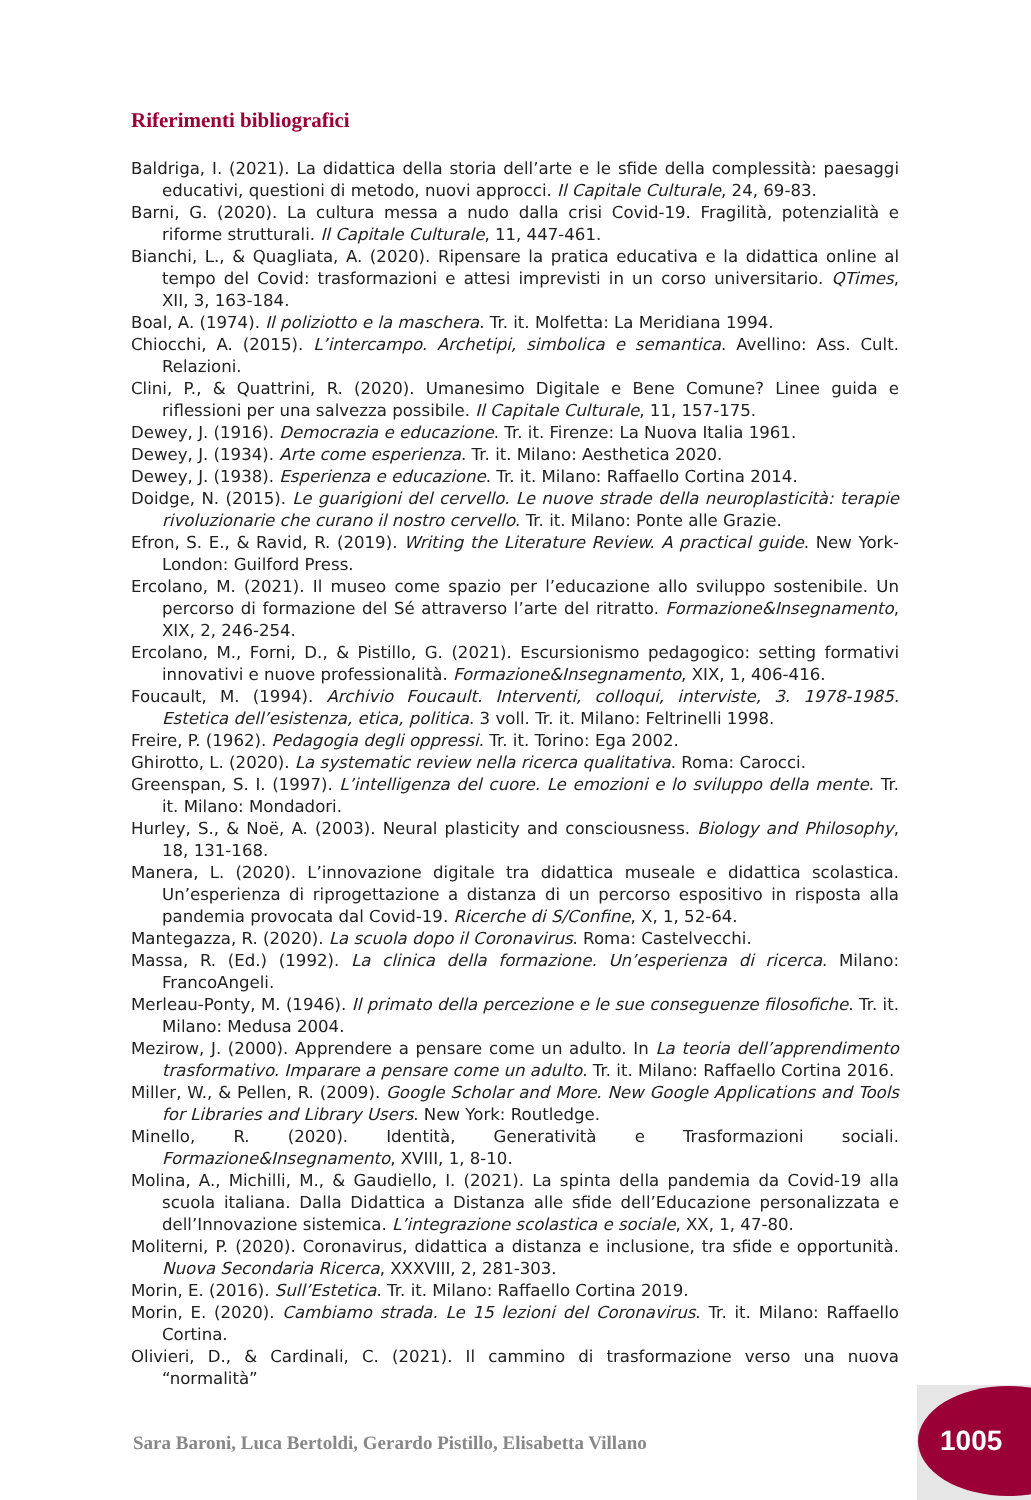Riferimenti bibliografici
Baldriga, I. (2021). La didattica della storia dell’arte e le sfide della complessità: paesaggi educativi, questioni di metodo, nuovi approcci. Il Capitale Culturale, 24, 69-83.
Barni, G. (2020). La cultura messa a nudo dalla crisi Covid-19. Fragilità, potenzialità e riforme strutturali. Il Capitale Culturale, 11, 447-461.
Bianchi, L., & Quagliata, A. (2020). Ripensare la pratica educativa e la didattica online al tempo del Covid: trasformazioni e attesi imprevisti in un corso universitario. QTimes, XII, 3, 163-184.
Boal, A. (1974). Il poliziotto e la maschera. Tr. it. Molfetta: La Meridiana 1994.
Chiocchi, A. (2015). L’intercampo. Archetipi, simbolica e semantica. Avellino: Ass. Cult. Relazioni.
Clini, P., & Quattrini, R. (2020). Umanesimo Digitale e Bene Comune? Linee guida e riflessioni per una salvezza possibile. Il Capitale Culturale, 11, 157-175.
Dewey, J. (1916). Democrazia e educazione. Tr. it. Firenze: La Nuova Italia 1961.
Dewey, J. (1934). Arte come esperienza. Tr. it. Milano: Aesthetica 2020.
Dewey, J. (1938). Esperienza e educazione. Tr. it. Milano: Raffaello Cortina 2014.
Doidge, N. (2015). Le guarigioni del cervello. Le nuove strade della neuroplasticità: terapie rivoluzionarie che curano il nostro cervello. Tr. it. Milano: Ponte alle Grazie.
Efron, S. E., & Ravid, R. (2019). Writing the Literature Review. A practical guide. New York-London: Guilford Press.
Ercolano, M. (2021). Il museo come spazio per l’educazione allo sviluppo sostenibile. Un percorso di formazione del Sé attraverso l’arte del ritratto. Formazione&Insegnamento, XIX, 2, 246-254.
Ercolano, M., Forni, D., & Pistillo, G. (2021). Escursionismo pedagogico: setting formativi innovativi e nuove professionalità. Formazione&Insegnamento, XIX, 1, 406-416.
Foucault, M. (1994). Archivio Foucault. Interventi, colloqui, interviste, 3. 1978-1985. Estetica dell’esistenza, etica, politica. 3 voll. Tr. it. Milano: Feltrinelli 1998.
Freire, P. (1962). Pedagogia degli oppressi. Tr. it. Torino: Ega 2002.
Ghirotto, L. (2020). La systematic review nella ricerca qualitativa. Roma: Carocci.
Greenspan, S. I. (1997). L’intelligenza del cuore. Le emozioni e lo sviluppo della mente. Tr. it. Milano: Mondadori.
Hurley, S., & Noë, A. (2003). Neural plasticity and consciousness. Biology and Philosophy, 18, 131-168.
Manera, L. (2020). L’innovazione digitale tra didattica museale e didattica scolastica. Un’esperienza di riprogettazione a distanza di un percorso espositivo in risposta alla pandemia provocata dal Covid-19. Ricerche di S/Confine, X, 1, 52-64.
Mantegazza, R. (2020). La scuola dopo il Coronavirus. Roma: Castelvecchi.
Massa, R. (Ed.) (1992). La clinica della formazione. Un’esperienza di ricerca. Milano: FrancoAngeli.
Merleau-Ponty, M. (1946). Il primato della percezione e le sue conseguenze filosofiche. Tr. it. Milano: Medusa 2004.
Mezirow, J. (2000). Apprendere a pensare come un adulto. In La teoria dell’apprendimento trasformativo. Imparare a pensare come un adulto. Tr. it. Milano: Raffaello Cortina 2016.
Miller, W., & Pellen, R. (2009). Google Scholar and More. New Google Applications and Tools for Libraries and Library Users. New York: Routledge.
Minello, R. (2020). Identità, Generatività e Trasformazioni sociali. Formazione&Insegnamento, XVIII, 1, 8-10.
Molina, A., Michilli, M., & Gaudiello, I. (2021). La spinta della pandemia da Covid-19 alla scuola italiana. Dalla Didattica a Distanza alle sfide dell’Educazione personalizzata e dell’Innovazione sistemica. L’integrazione scolastica e sociale, XX, 1, 47-80.
Moliterni, P. (2020). Coronavirus, didattica a distanza e inclusione, tra sfide e opportunità. Nuova Secondaria Ricerca, XXXVIII, 2, 281-303.
Morin, E. (2016). Sull’Estetica. Tr. it. Milano: Raffaello Cortina 2019.
Morin, E. (2020). Cambiamo strada. Le 15 lezioni del Coronavirus. Tr. it. Milano: Raffaello Cortina.
Olivieri, D., & Cardinali, C. (2021). Il cammino di trasformazione verso una nuova “normalità”
Sara Baroni, Luca Bertoldi, Gerardo Pistillo, Elisabetta Villano
1005